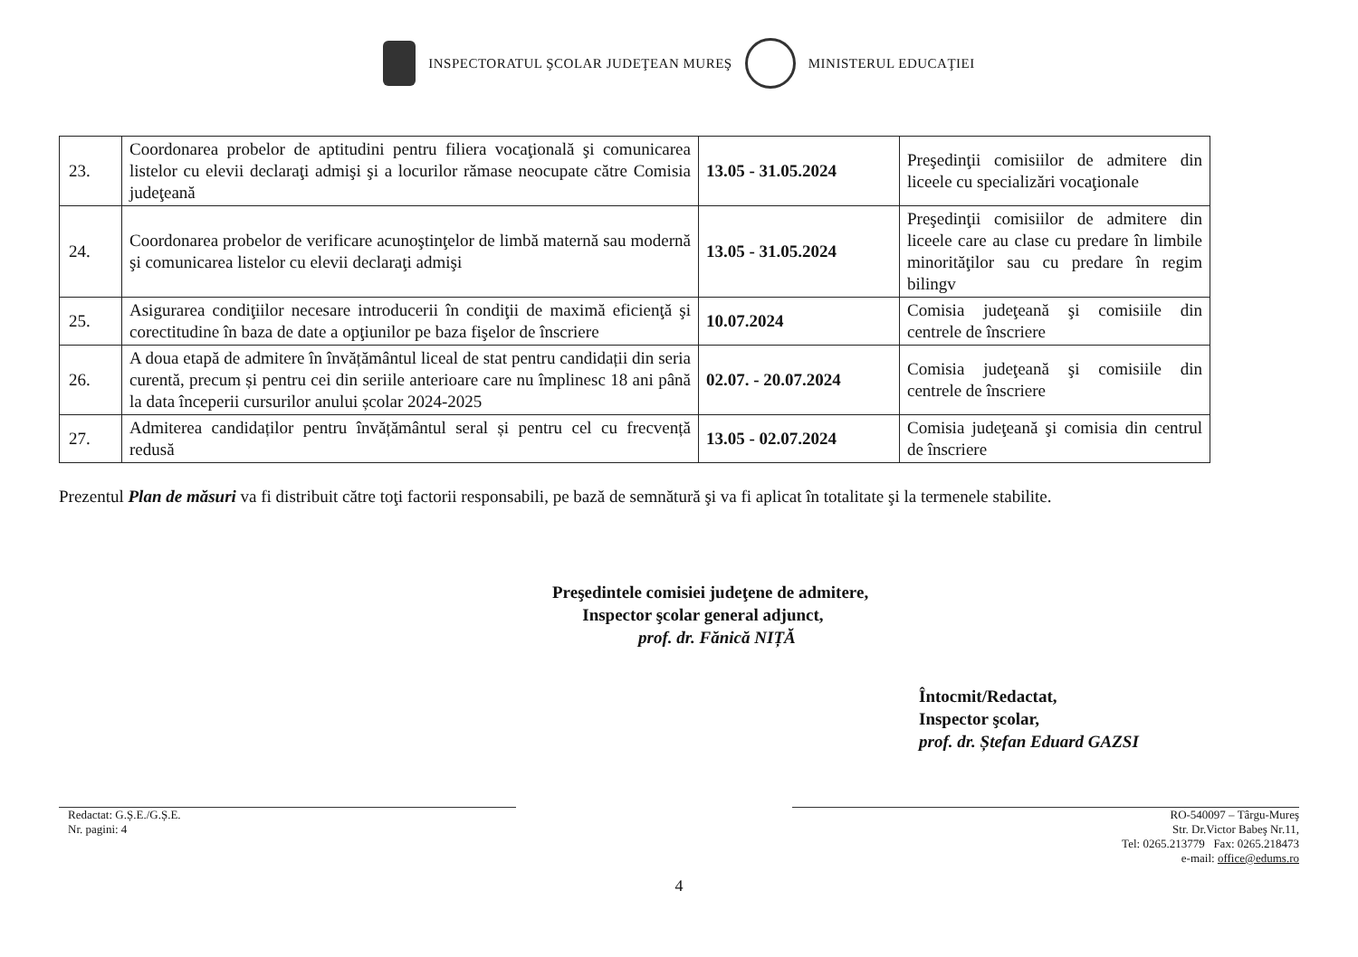INSPECTORATUL ŞCOLAR JUDEŢEAN MUREŞ
MINISTERUL EDUCAŢIEI
| 23. | Coordonarea probelor de aptitudini pentru filiera vocaţională şi comunicarea listelor cu elevii declaraţi admişi şi a locurilor rămase neocupate către Comisia judeţeană | 13.05 - 31.05.2024 | Preşedinţii comisiilor de admitere din liceele cu specializări vocaţionale |
| 24. | Coordonarea probelor de verificare acunoştinţelor de limbă maternă sau modernă şi comunicarea listelor cu elevii declaraţi admişi | 13.05 - 31.05.2024 | Preşedinţii comisiilor de admitere din liceele care au clase cu predare în limbile minorităţilor sau cu predare în regim bilingv |
| 25. | Asigurarea condiţiilor necesare introducerii în condiţii de maximă eficienţă şi corectitudine în baza de date a opţiunilor pe baza fişelor de înscriere | 10.07.2024 | Comisia judeţeană şi comisiile din centrele de înscriere |
| 26. | A doua etapă de admitere în învățământul liceal de stat pentru candidații din seria curentă, precum și pentru cei din seriile anterioare care nu împlinesc 18 ani până la data începerii cursurilor anului școlar 2024-2025 | 02.07. - 20.07.2024 | Comisia judeţeană şi comisiile din centrele de înscriere |
| 27. | Admiterea candidaților pentru învățământul seral și pentru cel cu frecvență redusă | 13.05 - 02.07.2024 | Comisia judeţeană şi comisia din centrul de înscriere |
Prezentul Plan de măsuri va fi distribuit către toţi factorii responsabili, pe bază de semnătură şi va fi aplicat în totalitate şi la termenele stabilite.
Preşedintele comisiei judeţene de admitere,
Inspector şcolar general adjunct,
prof. dr. Fănică NIȚĂ
Întocmit/Redactat,
Inspector şcolar,
prof. dr. Ștefan Eduard GAZSI
Redactat: G.Ș.E./G.Ș.E.
Nr. pagini: 4
RO-540097 – Târgu-Mureş
Str. Dr.Victor Babeş Nr.11,
Tel: 0265.213779 Fax: 0265.218473
e-mail: office@edums.ro
4